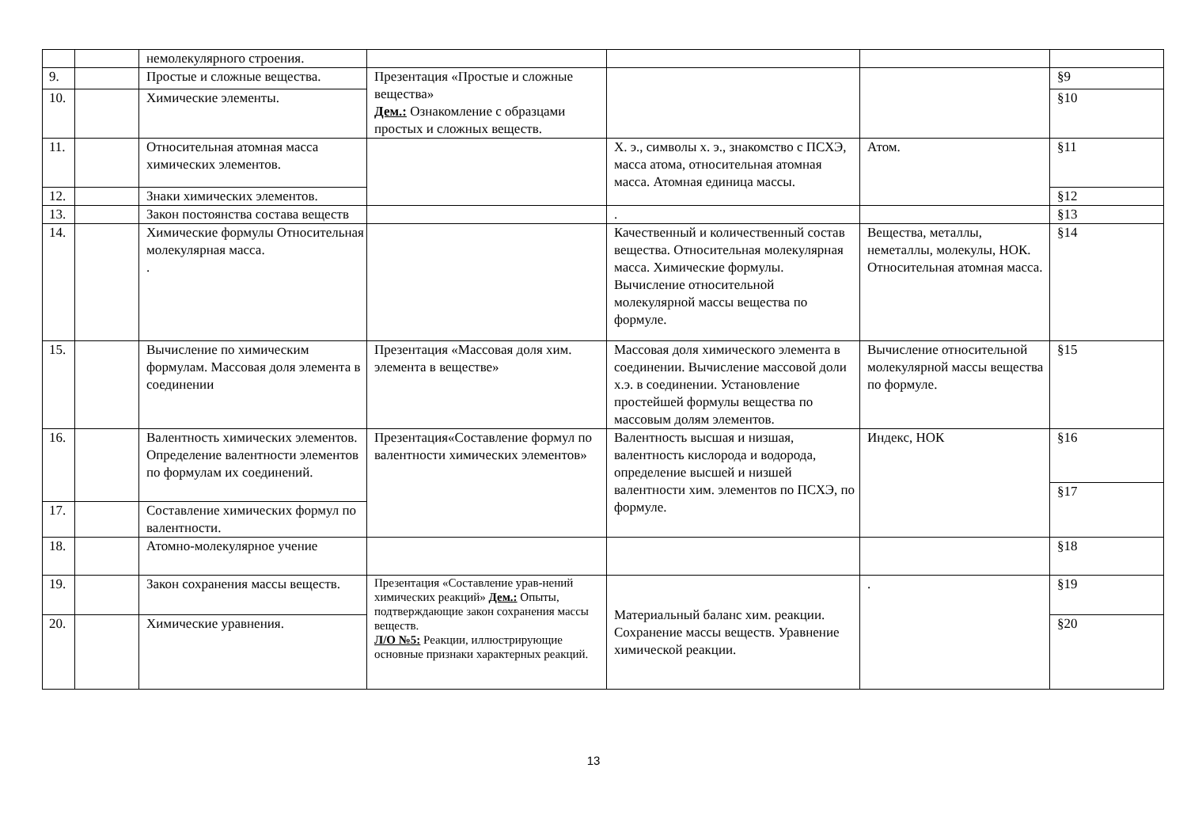| | | немолекулярного строения. | | | | |
| 9. | | Простые и сложные вещества. | Презентация «Простые и сложные вещества» Дем.: Ознакомление с образцами простых и сложных веществ. | | | §9 |
| 10. | | Химические элементы. | | | | §10 |
| 11. | | Относительная атомная масса химических элементов. | | Х. э., символы х. э., знакомство с ПСХЭ, масса атома, относительная атомная масса. Атомная единица массы. | Атом. | §11 |
| 12. | | Знаки химических элементов. | | | | §12 |
| 13. | | Закон постоянства состава веществ | | . | | §13 |
| 14. | | Химические формулы Относительная молекулярная масса. . | | Качественный и количественный состав вещества. Относительная молекулярная масса. Химические формулы. Вычисление относительной молекулярной массы вещества по формуле. | Вещества, металлы, неметаллы, молекулы, НОК. Относительная атомная масса. | §14 |
| 15. | | Вычисление по химическим формулам. Массовая доля элемента в соединении | Презентация «Массовая доля хим. элемента в веществе» | Массовая доля химического элемента в соединении. Вычисление массовой доли х.э. в соединении. Установление простейшей формулы вещества по массовым долям элементов. | Вычисление относительной молекулярной массы вещества по формуле. | §15 |
| 16. | | Валентность химических элементов. Определение валентности элементов по формулам их соединений. | Презентация«Составление формул по валентности химических элементов» | Валентность высшая и низшая, валентность кислорода и водорода, определение высшей и низшей валентности хим. элементов по ПСХЭ, по формуле. | Индекс, НОК | §16 |
| | | | | | | §17 |
| 17. | | Составление химических формул по валентности. | | | | |
| 18. | | Атомно-молекулярное учение | | | | §18 |
| 19. | | Закон сохранения массы веществ. | Презентация «Составление урав-нений химических реакций» Дем.: Опыты, подтверждающие закон сохранения массы веществ. Л/О №5: Реакции, иллюстрирующие основные признаки характерных реакций. | Материальный баланс хим. реакции. Сохранение массы веществ. Уравнение химической реакции. | . | §19 |
| 20. | | Химические уравнения. | | | | §20 |
13